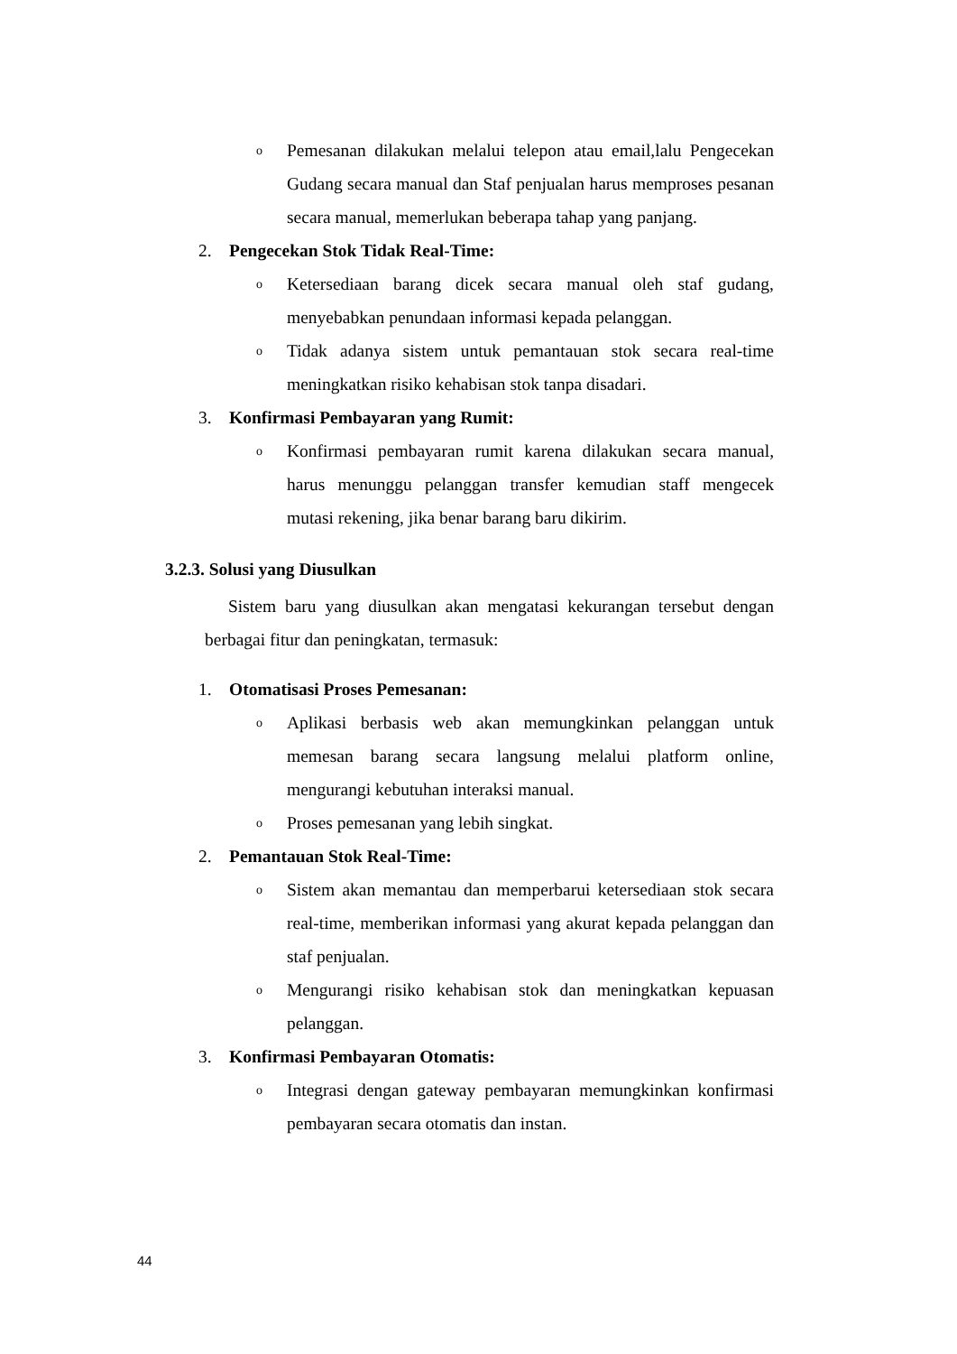o Pemesanan dilakukan melalui telepon atau email,lalu Pengecekan Gudang secara manual dan Staf penjualan harus memproses pesanan secara manual, memerlukan beberapa tahap yang panjang.
2. Pengecekan Stok Tidak Real-Time:
o Ketersediaan barang dicek secara manual oleh staf gudang, menyebabkan penundaan informasi kepada pelanggan.
o Tidak adanya sistem untuk pemantauan stok secara real-time meningkatkan risiko kehabisan stok tanpa disadari.
3. Konfirmasi Pembayaran yang Rumit:
o Konfirmasi pembayaran rumit karena dilakukan secara manual, harus menunggu pelanggan transfer kemudian staff mengecek mutasi rekening, jika benar barang baru dikirim.
3.2.3. Solusi yang Diusulkan
Sistem baru yang diusulkan akan mengatasi kekurangan tersebut dengan berbagai fitur dan peningkatan, termasuk:
1. Otomatisasi Proses Pemesanan:
o Aplikasi berbasis web akan memungkinkan pelanggan untuk memesan barang secara langsung melalui platform online, mengurangi kebutuhan interaksi manual.
o Proses pemesanan yang lebih singkat.
2. Pemantauan Stok Real-Time:
o Sistem akan memantau dan memperbarui ketersediaan stok secara real-time, memberikan informasi yang akurat kepada pelanggan dan staf penjualan.
o Mengurangi risiko kehabisan stok dan meningkatkan kepuasan pelanggan.
3. Konfirmasi Pembayaran Otomatis:
o Integrasi dengan gateway pembayaran memungkinkan konfirmasi pembayaran secara otomatis dan instan.
44